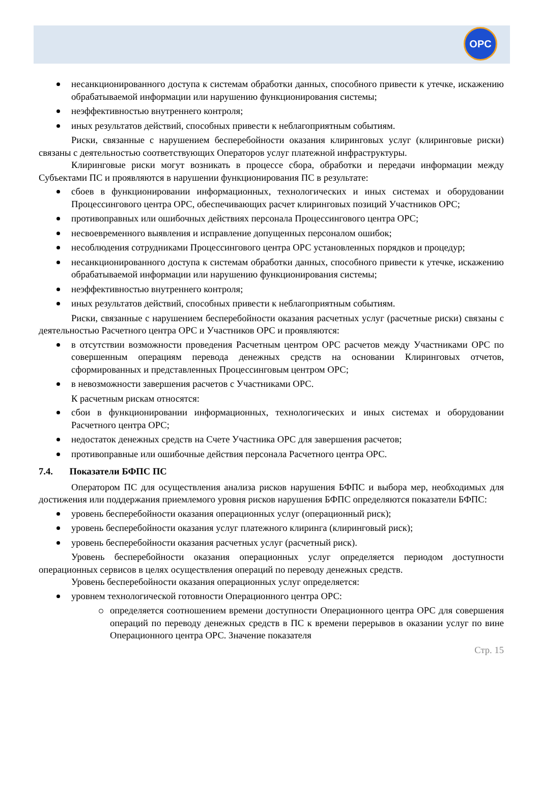OPC
несанкционированного доступа к системам обработки данных, способного привести к утечке, искажению обрабатываемой информации или нарушению функционирования системы;
неэффективностью внутреннего контроля;
иных результатов действий, способных привести к неблагоприятным событиям.
Риски, связанные с нарушением бесперебойности оказания клиринговых услуг (клиринговые риски) связаны с деятельностью соответствующих Операторов услуг платежной инфраструктуры.
Клиринговые риски могут возникать в процессе сбора, обработки и передачи информации между Субъектами ПС и проявляются в нарушении функционирования ПС в результате:
сбоев в функционировании информационных, технологических и иных системах и оборудовании Процессингового центра ОРС, обеспечивающих расчет клиринговых позиций Участников ОРС;
противоправных или ошибочных действиях персонала Процессингового центра ОРС;
несвоевременного выявления и исправление допущенных персоналом ошибок;
несоблюдения сотрудниками Процессингового центра ОРС установленных порядков и процедур;
несанкционированного доступа к системам обработки данных, способного привести к утечке, искажению обрабатываемой информации или нарушению функционирования системы;
неэффективностью внутреннего контроля;
иных результатов действий, способных привести к неблагоприятным событиям.
Риски, связанные с нарушением бесперебойности оказания расчетных услуг (расчетные риски) связаны с деятельностью Расчетного центра ОРС и Участников ОРС и проявляются:
в отсутствии возможности проведения Расчетным центром ОРС расчетов между Участниками ОРС по совершенным операциям перевода денежных средств на основании Клиринговых отчетов, сформированных и представленных Процессинговым центром ОРС;
в невозможности завершения расчетов с Участниками ОРС.
К расчетным рискам относятся:
сбои в функционировании информационных, технологических и иных системах и оборудовании Расчетного центра ОРС;
недостаток денежных средств на Счете Участника ОРС для завершения расчетов;
противоправные или ошибочные действия персонала Расчетного центра ОРС.
7.4. Показатели БФПС ПС
Оператором ПС для осуществления анализа рисков нарушения БФПС и выбора мер, необходимых для достижения или поддержания приемлемого уровня рисков нарушения БФПС определяются показатели БФПС:
уровень бесперебойности оказания операционных услуг (операционный риск);
уровень бесперебойности оказания услуг платежного клиринга (клиринговый риск);
уровень бесперебойности оказания расчетных услуг (расчетный риск).
Уровень бесперебойности оказания операционных услуг определяется периодом доступности операционных сервисов в целях осуществления операций по переводу денежных средств.
Уровень бесперебойности оказания операционных услуг определяется:
уровнем технологической готовности Операционного центра ОРС:
определяется соотношением времени доступности Операционного центра ОРС для совершения операций по переводу денежных средств в ПС к времени перерывов в оказании услуг по вине Операционного центра ОРС. Значение показателя
Стр. 15